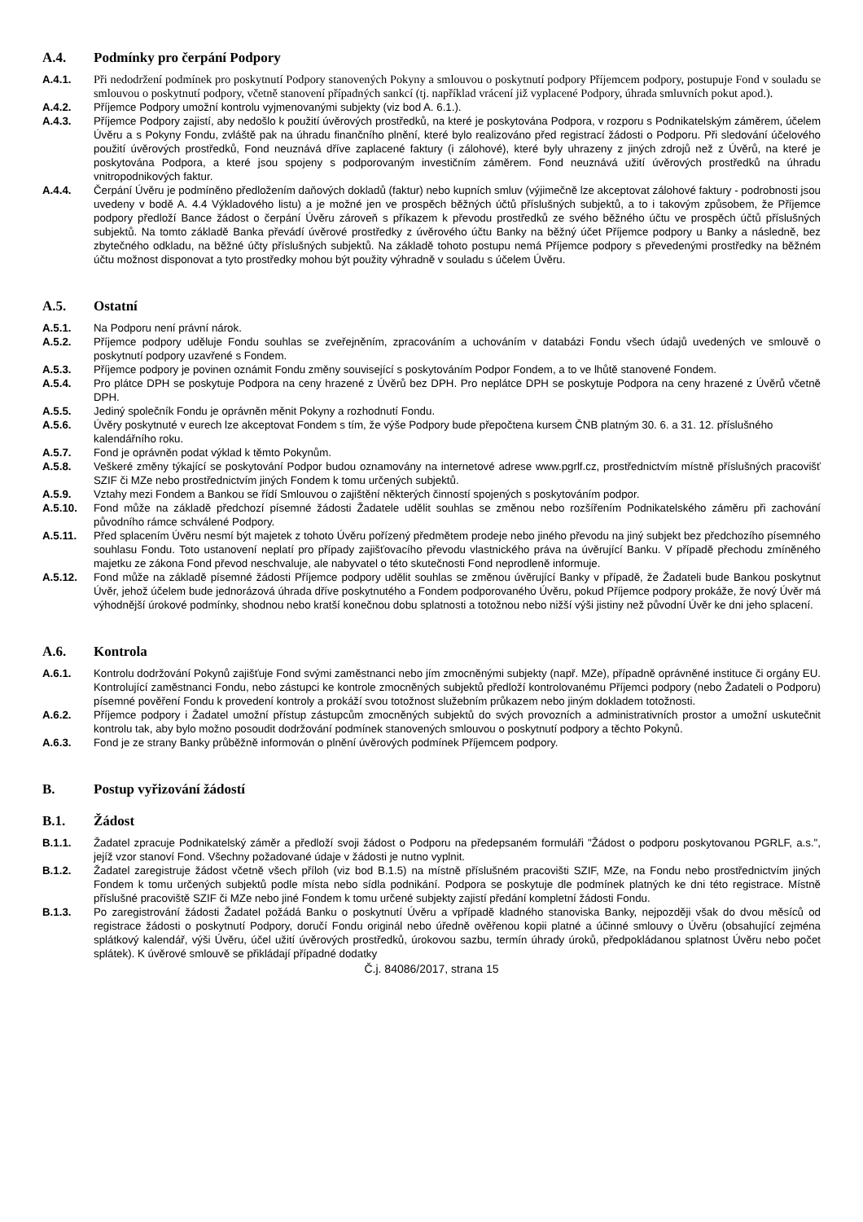A.4. Podmínky pro čerpání Podpory
A.4.1. Při nedodržení podmínek pro poskytnutí Podpory stanovených Pokyny a smlouvou o poskytnutí podpory Příjemcem podpory, postupuje Fond v souladu se smlouvou o poskytnutí podpory, včetně stanovení případných sankcí (tj. například vrácení již vyplacené Podpory, úhrada smluvních pokut apod.).
A.4.2. Příjemce Podpory umožní kontrolu vyjmenovanými subjekty (viz bod A. 6.1.).
A.4.3. Příjemce Podpory zajistí, aby nedošlo k použití úvěrových prostředků, na které je poskytována Podpora, v rozporu s Podnikatelským záměrem, účelem Úvěru a s Pokyny Fondu, zvláště pak na úhradu finančního plnění, které bylo realizováno před registrací žádosti o Podporu. Při sledování účelového použití úvěrových prostředků, Fond neuznává dříve zaplacené faktury (i zálohové), které byly uhrazeny z jiných zdrojů než z Úvěrů, na které je poskytována Podpora, a které jsou spojeny s podporovaným investičním záměrem. Fond neuznává užití úvěrových prostředků na úhradu vnitropodnikových faktur.
A.4.4. Čerpání Úvěru je podmíněno předložením daňových dokladů (faktur) nebo kupních smluv (výjimečně lze akceptovat zálohové faktury - podrobnosti jsou uvedeny v bodě A. 4.4 Výkladového listu) a je možné jen ve prospěch běžných účtů příslušných subjektů, a to i takovým způsobem, že Příjemce podpory předloží Bance žádost o čerpání Úvěru zároveň s příkazem k převodu prostředků ze svého běžného účtu ve prospěch účtů příslušných subjektů. Na tomto základě Banka převádí úvěrové prostředky z úvěrového účtu Banky na běžný účet Příjemce podpory u Banky a následně, bez zbytečného odkladu, na běžné účty příslušných subjektů. Na základě tohoto postupu nemá Příjemce podpory s převedenými prostředky na běžném účtu možnost disponovat a tyto prostředky mohou být použity výhradně v souladu s účelem Úvěru.
A.5. Ostatní
A.5.1. Na Podporu není právní nárok.
A.5.2. Příjemce podpory uděluje Fondu souhlas se zveřejněním, zpracováním a uchováním v databázi Fondu všech údajů uvedených ve smlouvě o poskytnutí podpory uzavřené s Fondem.
A.5.3. Příjemce podpory je povinen oznámit Fondu změny související s poskytováním Podpor Fondem, a to ve lhůtě stanovené Fondem.
A.5.4. Pro plátce DPH se poskytuje Podpora na ceny hrazené z Úvěrů bez DPH. Pro neplátce DPH se poskytuje Podpora na ceny hrazené z Úvěrů včetně DPH.
A.5.5. Jediný společník Fondu je oprávněn měnit Pokyny a rozhodnutí Fondu.
A.5.6. Úvěry poskytnuté v eurech lze akceptovat Fondem s tím, že výše Podpory bude přepočtena kursem ČNB platným 30. 6. a 31. 12. příslušného kalendářního roku.
A.5.7. Fond je oprávněn podat výklad k těmto Pokynům.
A.5.8. Veškeré změny týkající se poskytování Podpor budou oznamovány na internetové adrese www.pgrlf.cz, prostřednictvím místně příslušných pracovišť SZIF či MZe nebo prostřednictvím jiných Fondem k tomu určených subjektů.
A.5.9. Vztahy mezi Fondem a Bankou se řídí Smlouvou o zajištění některých činností spojených s poskytováním podpor.
A.5.10. Fond může na základě předchozí písemné žádosti Žadatele udělit souhlas se změnou nebo rozšířením Podnikatelského záměru při zachování původního rámce schválené Podpory.
A.5.11. Před splacením Úvěru nesmí být majetek z tohoto Úvěru pořízený předmětem prodeje nebo jiného převodu na jiný subjekt bez předchozího písemného souhlasu Fondu. Toto ustanovení neplatí pro případy zajišťovacího převodu vlastnického práva na úvěrující Banku. V případě přechodu zmíněného majetku ze zákona Fond převod neschvaluje, ale nabyvatel o této skutečnosti Fond neprodleně informuje.
A.5.12. Fond může na základě písemné žádosti Příjemce podpory udělit souhlas se změnou úvěrující Banky v případě, že Žadateli bude Bankou poskytnut Úvěr, jehož účelem bude jednorázová úhrada dříve poskytnutého a Fondem podporovaného Úvěru, pokud Příjemce podpory prokáže, že nový Úvěr má výhodnější úrokové podmínky, shodnou nebo kratší konečnou dobu splatnosti a totožnou nebo nižší výši jistiny než původní Úvěr ke dni jeho splacení.
A.6. Kontrola
A.6.1. Kontrolu dodržování Pokynů zajišťuje Fond svými zaměstnanci nebo jím zmocněnými subjekty (např. MZe), případně oprávněné instituce či orgány EU. Kontrolující zaměstnanci Fondu, nebo zástupci ke kontrole zmocněných subjektů předloží kontrolovanému Příjemci podpory (nebo Žadateli o Podporu) písemné pověření Fondu k provedení kontroly a prokáží svou totožnost služebním průkazem nebo jiným dokladem totožnosti.
A.6.2. Příjemce podpory i Žadatel umožní přístup zástupcům zmocněných subjektů do svých provozních a administrativních prostor a umožní uskutečnit kontrolu tak, aby bylo možno posoudit dodržování podmínek stanovených smlouvou o poskytnutí podpory a těchto Pokynů.
A.6.3. Fond je ze strany Banky průběžně informován o plnění úvěrových podmínek Příjemcem podpory.
B. Postup vyřizování žádostí
B.1. Žádost
B.1.1. Žadatel zpracuje Podnikatelský záměr a předloží svoji žádost o Podporu na předepsaném formuláři "Žádost o podporu poskytovanou PGRLF, a.s.", jejíž vzor stanoví Fond. Všechny požadované údaje v žádosti je nutno vyplnit.
B.1.2. Žadatel zaregistruje žádost včetně všech příloh (viz bod B.1.5) na místně příslušném pracovišti SZIF, MZe, na Fondu nebo prostřednictvím jiných Fondem k tomu určených subjektů podle místa nebo sídla podnikání. Podpora se poskytuje dle podmínek platných ke dni této registrace. Místně příslušné pracoviště SZIF či MZe nebo jiné Fondem k tomu určené subjekty zajistí předání kompletní žádosti Fondu.
B.1.3. Po zaregistrování žádosti Žadatel požádá Banku o poskytnutí Úvěru a vpřípadě kladného stanoviska Banky, nejpozději však do dvou měsíců od registrace žádosti o poskytnutí Podpory, doručí Fondu originál nebo úředně ověřenou kopii platné a účinné smlouvy o Úvěru (obsahující zejména splátkový kalendář, výši Úvěru, účel užití úvěrových prostředků, úrokovou sazbu, termín úhrady úroků, předpokládanou splatnost Úvěru nebo počet splátek). K úvěrové smlouvě se přikládají případné dodatky
Č.j. 84086/2017, strana 15